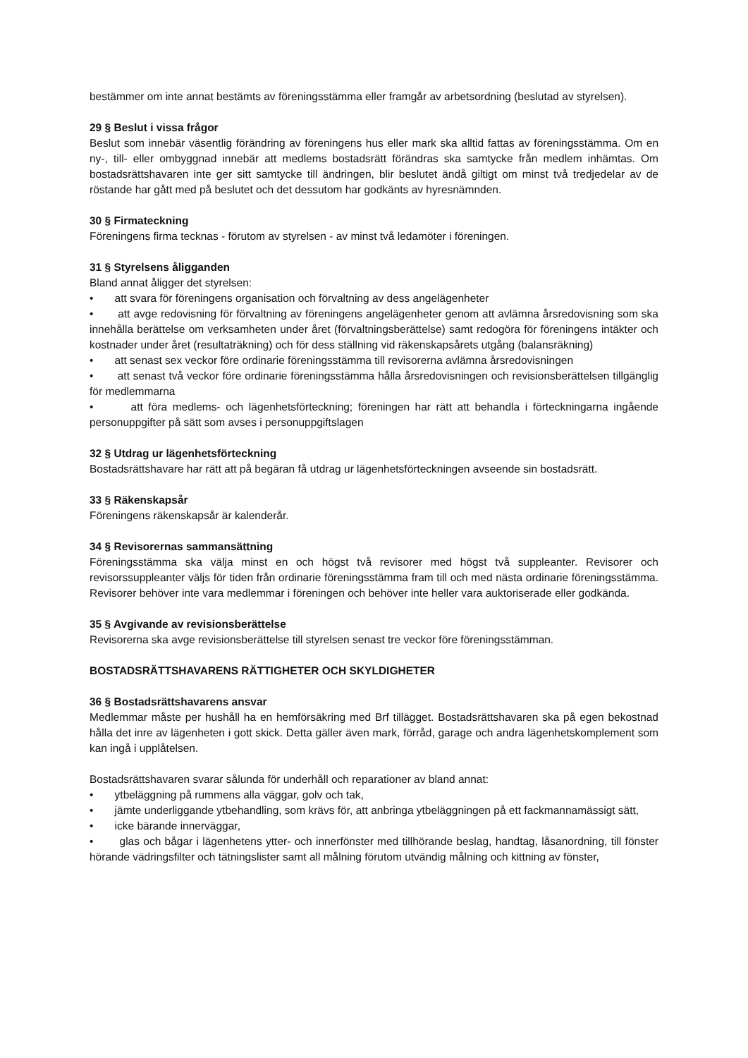bestämmer om inte annat bestämts av föreningsstämma eller framgår av arbetsordning (beslutad av styrelsen).
29 § Beslut i vissa frågor
Beslut som innebär väsentlig förändring av föreningens hus eller mark ska alltid fattas av föreningsstämma. Om en ny-, till- eller ombyggnad innebär att medlems bostadsrätt förändras ska samtycke från medlem inhämtas. Om bostadsrättshavaren inte ger sitt samtycke till ändringen, blir beslutet ändå giltigt om minst två tredjedelar av de röstande har gått med på beslutet och det dessutom har godkänts av hyresnämnden.
30 § Firmateckning
Föreningens firma tecknas - förutom av styrelsen - av minst två ledamöter i föreningen.
31 § Styrelsens åligganden
Bland annat åligger det styrelsen:
• att svara för föreningens organisation och förvaltning av dess angelägenheter
• att avge redovisning för förvaltning av föreningens angelägenheter genom att avlämna årsredovisning som ska innehålla berättelse om verksamheten under året (förvaltningsberättelse) samt redogöra för föreningens intäkter och kostnader under året (resultaträkning) och för dess ställning vid räkenskapsårets utgång (balansräkning)
• att senast sex veckor före ordinarie föreningsstämma till revisorerna avlämna årsredovisningen
• att senast två veckor före ordinarie föreningsstämma hålla årsredovisningen och revisionsberättelsen tillgänglig för medlemmarna
• att föra medlems- och lägenhetsförteckning; föreningen har rätt att behandla i förteckningarna ingående personuppgifter på sätt som avses i personuppgiftslagen
32 § Utdrag ur lägenhetsförteckning
Bostadsrättshavare har rätt att på begäran få utdrag ur lägenhetsförteckningen avseende sin bostadsrätt.
33 § Räkenskapsår
Föreningens räkenskapsår är kalenderår.
34 § Revisorernas sammansättning
Föreningsstämma ska välja minst en och högst två revisorer med högst två suppleanter. Revisorer och revisorssuppleanter väljs för tiden från ordinarie föreningsstämma fram till och med nästa ordinarie föreningsstämma. Revisorer behöver inte vara medlemmar i föreningen och behöver inte heller vara auktoriserade eller godkända.
35 § Avgivande av revisionsberättelse
Revisorerna ska avge revisionsberättelse till styrelsen senast tre veckor före föreningsstämman.
BOSTADSRÄTTSHAVARENS RÄTTIGHETER OCH SKYLDIGHETER
36 § Bostadsrättshavarens ansvar
Medlemmar måste per hushåll ha en hemförsäkring med Brf tillägget. Bostadsrättshavaren ska på egen bekostnad hålla det inre av lägenheten i gott skick. Detta gäller även mark, förråd, garage och andra lägenhetskomplement som kan ingå i upplåtelsen.
Bostadsrättshavaren svarar sålunda för underhåll och reparationer av bland annat:
• ytbeläggning på rummens alla väggar, golv och tak,
• jämte underliggande ytbehandling, som krävs för, att anbringa ytbeläggningen på ett fackmannamässigt sätt,
• icke bärande innerväggar,
• glas och bågar i lägenhetens ytter- och innerfönster med tillhörande beslag, handtag, låsanordning, till fönster hörande vädringsfilter och tätningslister samt all målning förutom utvändig målning och kittning av fönster,